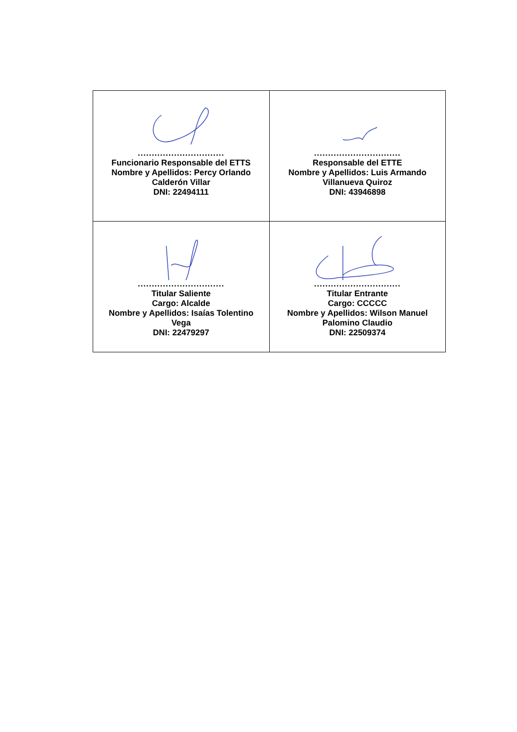| ............................... Funcionario Responsable del ETTS Nombre y Apellidos: Percy Orlando Calderón Villar DNI: 22494111 | ............................... Responsable del ETTE Nombre y Apellidos: Luis Armando Villanueva Quiroz DNI: 43946898 |
| ............................... Titular Saliente Cargo: Alcalde Nombre y Apellidos: Isaías Tolentino Vega DNI: 22479297 | ............................... Titular Entrante Cargo: CCCCC Nombre y Apellidos: Wilson Manuel Palomino Claudio DNI: 22509374 |